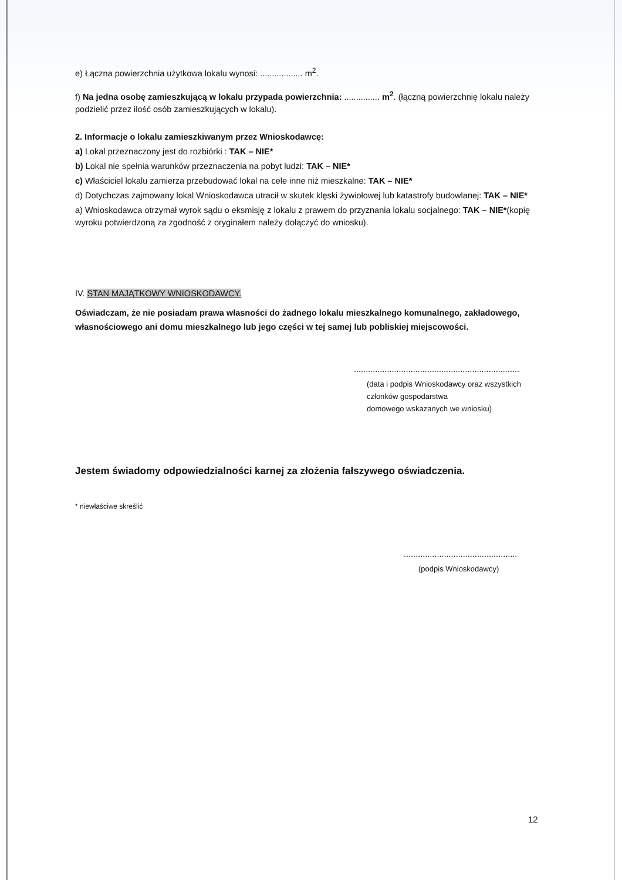e) Łączna powierzchnia użytkowa lokalu wynosi: .................. m<sup>2</sup>.
f) Na jedna osobę zamieszkującą w lokalu przypada powierzchnia: ............... m<sup>2</sup>. (łączną powierzchnię lokalu należy podzielić przez ilość osób zamieszkujących w lokalu).
2. Informacje o lokalu zamieszkiwanym przez Wnioskodawcę:
a) Lokal przeznaczony jest do rozbiórki : TAK – NIE*
b) Lokal nie spełnia warunków przeznaczenia na pobyt ludzi: TAK – NIE*
c) Właściciel lokalu zamierza przebudować lokal na cele inne niż mieszkalne: TAK – NIE*
d) Dotychczas zajmowany lokal Wnioskodawca utracił w skutek klęski żywiołowej lub katastrofy budowlanej: TAK – NIE*
a) Wnioskodawca otrzymał wyrok sądu o eksmisję z lokalu z prawem do przyznania lokalu socjalnego: TAK – NIE*(kopię wyroku potwierdzoną za zgodność z oryginałem należy dołączyć do wniosku).
IV. STAN MAJĄTKOWY WNIOSKODAWCY.
Oświadczam, że nie posiadam prawa własności do żadnego lokalu mieszkalnego komunalnego, zakładowego, własnościowego ani domu mieszkalnego lub jego części w tej samej lub pobliskiej miejscowości.
......................................................................
(data i podpis Wnioskodawcy oraz wszystkich
członków gospodarstwa
domowego wskazanych we wniosku)
Jestem świadomy odpowiedzialności karnej za złożenia fałszywego oświadczenia.
* niewłaściwe skreślić
................................................
(podpis Wnioskodawcy)
12